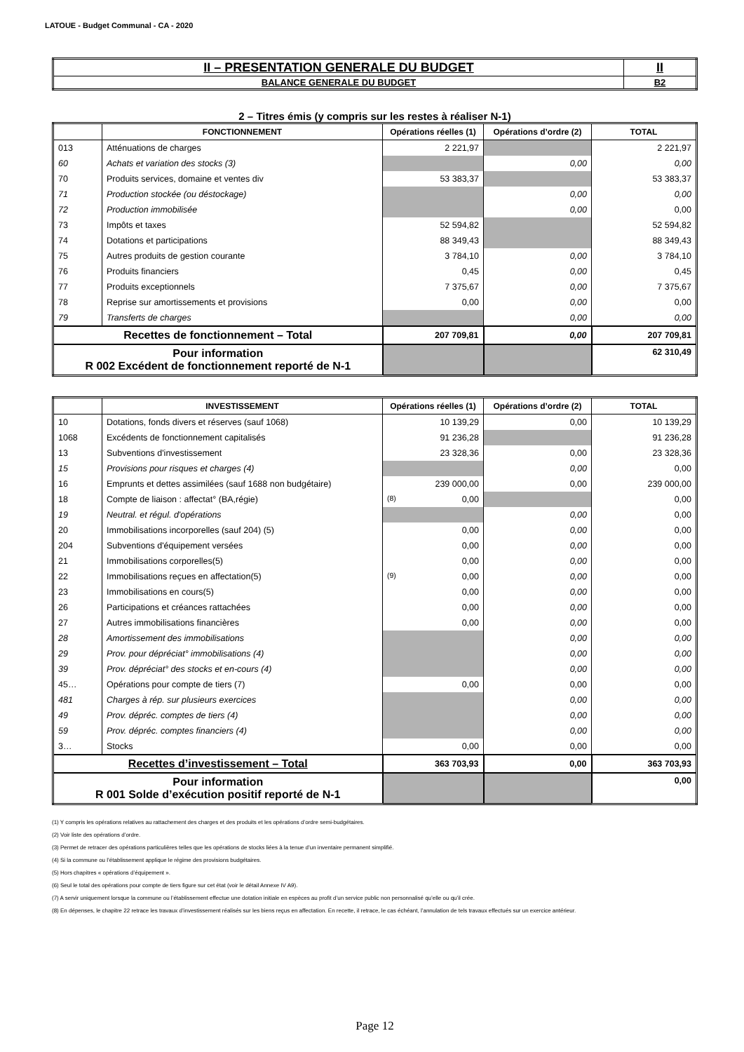LATOUE - Budget Communal - CA - 2020
| II – PRESENTATION GENERALE DU BUDGET | II |
| BALANCE GENERALE DU BUDGET | B2 |
2 – Titres émis (y compris sur les restes à réaliser N-1)
| | FONCTIONNEMENT | Opérations réelles (1) | Opérations d’ordre (2) | TOTAL |
| --- | --- | --- | --- | --- |
| 013 | Atténuations de charges | 2 221,97 | | 2 221,97 |
| 60 | Achats et variation des stocks (3) | | 0,00 | 0,00 |
| 70 | Produits services, domaine et ventes div | 53 383,37 | | 53 383,37 |
| 71 | Production stockée (ou déstockage) | | 0,00 | 0,00 |
| 72 | Production immobilisée | | 0,00 | 0,00 |
| 73 | Impôts et taxes | 52 594,82 | | 52 594,82 |
| 74 | Dotations et participations | 88 349,43 | | 88 349,43 |
| 75 | Autres produits de gestion courante | 3 784,10 | 0,00 | 3 784,10 |
| 76 | Produits financiers | 0,45 | 0,00 | 0,45 |
| 77 | Produits exceptionnels | 7 375,67 | 0,00 | 7 375,67 |
| 78 | Reprise sur amortissements et provisions | 0,00 | 0,00 | 0,00 |
| 79 | Transferts de charges | | 0,00 | 0,00 |
| Recettes de fonctionnement – Total | | 207 709,81 | 0,00 | 207 709,81 |
| Pour information R 002 Excédent de fonctionnement reporté de N-1 | | | | 62 310,49 |
| | INVESTISSEMENT | Opérations réelles (1) | Opérations d’ordre (2) | TOTAL |
| --- | --- | --- | --- | --- |
| 10 | Dotations, fonds divers et réserves (sauf 1068) | 10 139,29 | 0,00 | 10 139,29 |
| 1068 | Excédents de fonctionnement capitalisés | 91 236,28 | | 91 236,28 |
| 13 | Subventions d'investissement | 23 328,36 | 0,00 | 23 328,36 |
| 15 | Provisions pour risques et charges (4) | | 0,00 | 0,00 |
| 16 | Emprunts et dettes assimilées (sauf 1688 non budgétaire) | 239 000,00 | 0,00 | 239 000,00 |
| 18 | Compte de liaison : affectat° (BA,régie) | (8) 0,00 | | 0,00 |
| 19 | Neutral. et régul. d'opérations | | 0,00 | 0,00 |
| 20 | Immobilisations incorporelles (sauf 204) (5) | 0,00 | 0,00 | 0,00 |
| 204 | Subventions d'équipement versées | 0,00 | 0,00 | 0,00 |
| 21 | Immobilisations corporelles(5) | 0,00 | 0,00 | 0,00 |
| 22 | Immobilisations reçues en affectation(5) | (9) 0,00 | 0,00 | 0,00 |
| 23 | Immobilisations en cours(5) | 0,00 | 0,00 | 0,00 |
| 26 | Participations et créances rattachées | 0,00 | 0,00 | 0,00 |
| 27 | Autres immobilisations financières | 0,00 | 0,00 | 0,00 |
| 28 | Amortissement des immobilisations | | 0,00 | 0,00 |
| 29 | Prov. pour dépréciat° immobilisations (4) | | 0,00 | 0,00 |
| 39 | Prov. dépréciat° des stocks et en-cours (4) | | 0,00 | 0,00 |
| 45… | Opérations pour compte de tiers (7) | 0,00 | 0,00 | 0,00 |
| 481 | Charges à rép. sur plusieurs exercices | | 0,00 | 0,00 |
| 49 | Prov. dépréc. comptes de tiers (4) | | 0,00 | 0,00 |
| 59 | Prov. dépréc. comptes financiers (4) | | 0,00 | 0,00 |
| 3… | Stocks | 0,00 | 0,00 | 0,00 |
| Recettes d’investissement – Total | | 363 703,93 | 0,00 | 363 703,93 |
| Pour information R 001 Solde d’exécution positif reporté de N-1 | | | | 0,00 |
(1) Y compris les opérations relatives au rattachement des charges et des produits et les opérations d’ordre semi-budgétaires.
(2) Voir liste des opérations d’ordre.
(3) Permet de retracer des opérations particulières telles que les opérations de stocks liées à la tenue d’un inventaire permanent simplifié.
(4) Si la commune ou l’établissement applique le régime des provisions budgétaires.
(5) Hors chapitres « opérations d’équipement ».
(6) Seul le total des opérations pour compte de tiers figure sur cet état (voir le détail Annexe IV A9).
(7) A servir uniquement lorsque la commune ou l’établissement effectue une dotation initiale en espèces au profit d’un service public non personnalisé qu’elle ou qu’il crée.
(8) En dépenses, le chapitre 22 retrace les travaux d’investissement réalisés sur les biens reçus en affectation. En recette, il retrace, le cas échéant, l’annulation de tels travaux effectués sur un exercice antérieur.
Page 12